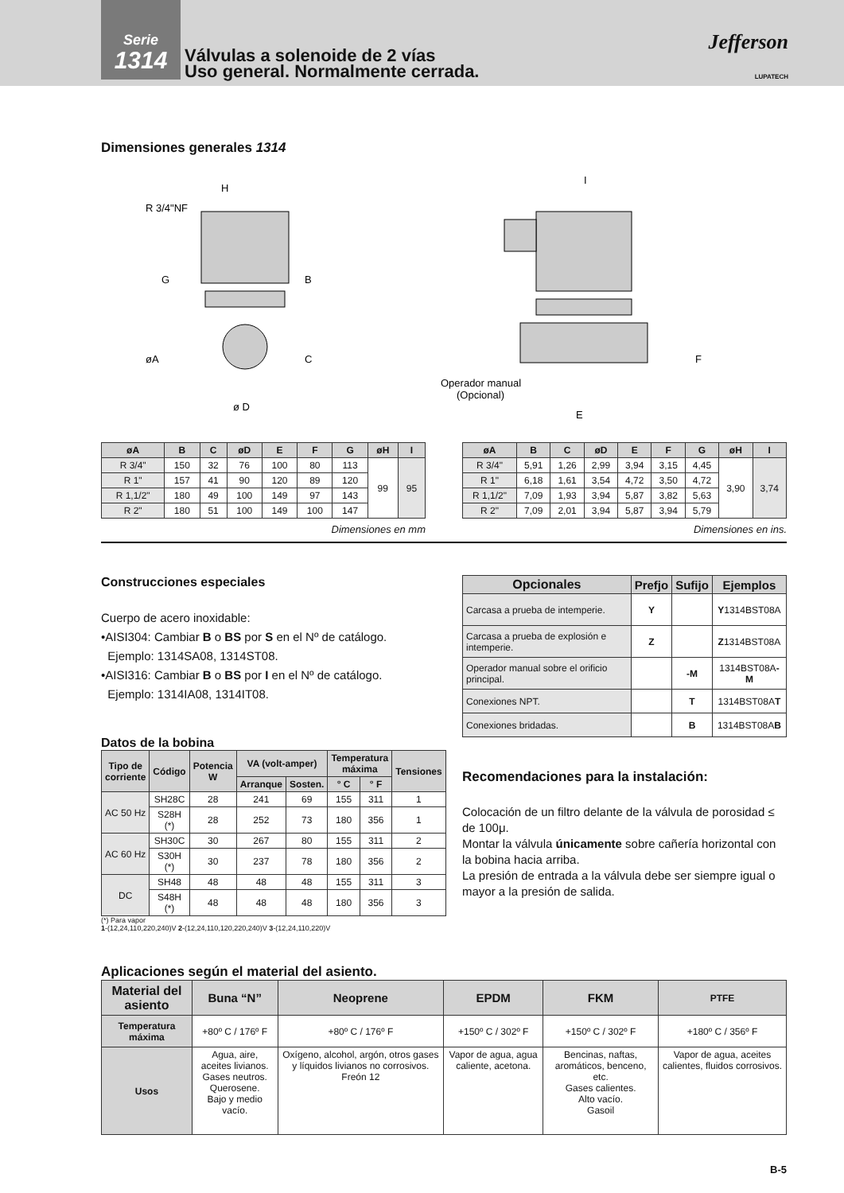Serie
1314
Válvulas a solenoide de 2 vías
Uso general. Normalmente cerrada.
Jefferson
LUPATECH
Dimensiones generales 1314
H
R 3/4"NF
øA
ø D
B
G
C
I
Operador manual
(Opcional)
E
F
| øA | B | C | øD | E | F | G | øH | I |
| --- | --- | --- | --- | --- | --- | --- | --- | --- |
| R 3/4" | 150 | 32 | 76 | 100 | 80 | 113 | 99 | 95 |
| R 1" | 157 | 41 | 90 | 120 | 89 | 120 | | |
| R 1,1/2" | 180 | 49 | 100 | 149 | 97 | 143 | | |
| R 2" | 180 | 51 | 100 | 149 | 100 | 147 | | |
Dimensiones en mm
| øA | B | C | øD | E | F | G | øH | I |
| --- | --- | --- | --- | --- | --- | --- | --- | --- |
| R 3/4" | 5,91 | 1,26 | 2,99 | 3,94 | 3,15 | 4,45 | 3,90 | 3,74 |
| R 1" | 6,18 | 1,61 | 3,54 | 4,72 | 3,50 | 4,72 | | |
| R 1,1/2" | 7,09 | 1,93 | 3,94 | 5,87 | 3,82 | 5,63 | | |
| R 2" | 7,09 | 2,01 | 3,94 | 5,87 | 3,94 | 5,79 | | |
Dimensiones en ins.
Construcciones especiales
Cuerpo de acero inoxidable:
•AISI304: Cambiar B o BS por S en el Nº de catálogo.
Ejemplo: 1314SA08, 1314ST08.
•AISI316: Cambiar B o BS por I en el Nº de catálogo.
Ejemplo: 1314IA08, 1314IT08.
Datos de la bobina
| Tipo de corriente | Código | Potencia W | VA (volt-amper) | | Temperatura máxima | | Tensiones |
| --- | --- | --- | --- | --- | --- | --- | --- |
| | | | Arranque | Sosten. | ° C | ° F | |
| AC 50 Hz | SH28C | 28 | 241 | 69 | 155 | 311 | 1 |
| | S28H (*) | 28 | 252 | 73 | 180 | 356 | 1 |
| AC 60 Hz | SH30C | 30 | 267 | 80 | 155 | 311 | 2 |
| | S30H (*) | 30 | 237 | 78 | 180 | 356 | 2 |
| DC | SH48 | 48 | 48 | 48 | 155 | 311 | 3 |
| | S48H (*) | 48 | 48 | 48 | 180 | 356 | 3 |
(*) Para vapor
1-(12,24,110,220,240)V 2-(12,24,110,120,220,240)V 3-(12,24,110,220)V
| Opcionales | Prefjo | Sufijo | Ejemplos |
| --- | --- | --- | --- |
| Carcasa a prueba de intemperie. | Y | | Y 1314BST08A |
| Carcasa a prueba de explosión e intemperie. | Z | | Z 1314BST08A |
| Operador manual sobre el orificio principal. | | -M | 1314BST08A -M |
| Conexiones NPT. | | T | 1314BST08A T |
| Conexiones bridadas. | | B | 1314BST08A B |
Recomendaciones para la instalación:
Colocación de un filtro delante de la válvula de porosidad ≤ de 100μ.
Montar la válvula únicamente sobre cañería horizontal con la bobina hacia arriba.
La presión de entrada a la válvula debe ser siempre igual o mayor a la presión de salida.
Aplicaciones según el material del asiento.
| Material del asiento | Buna “N” | Neoprene | EPDM | FKM | PTFE |
| --- | --- | --- | --- | --- | --- |
| Temperatura máxima | +80º C / 176º F | +80º C / 176º F | +150º C / 302º F | +150º C / 302º F | +180º C / 356º F |
| Usos | Agua, aire, aceites livianos. Gases neutros. Querosene. Bajo y medio vacío. | Oxígeno, alcohol, argón, otros gases y líquidos livianos no corrosivos. Freón 12 | Vapor de agua, agua caliente, acetona. | Bencinas, naftas, aromáticos, benceno, etc. Gases calientes. Alto vacío. Gasoil | Vapor de agua, aceites calientes, fluidos corrosivos. |
B-5